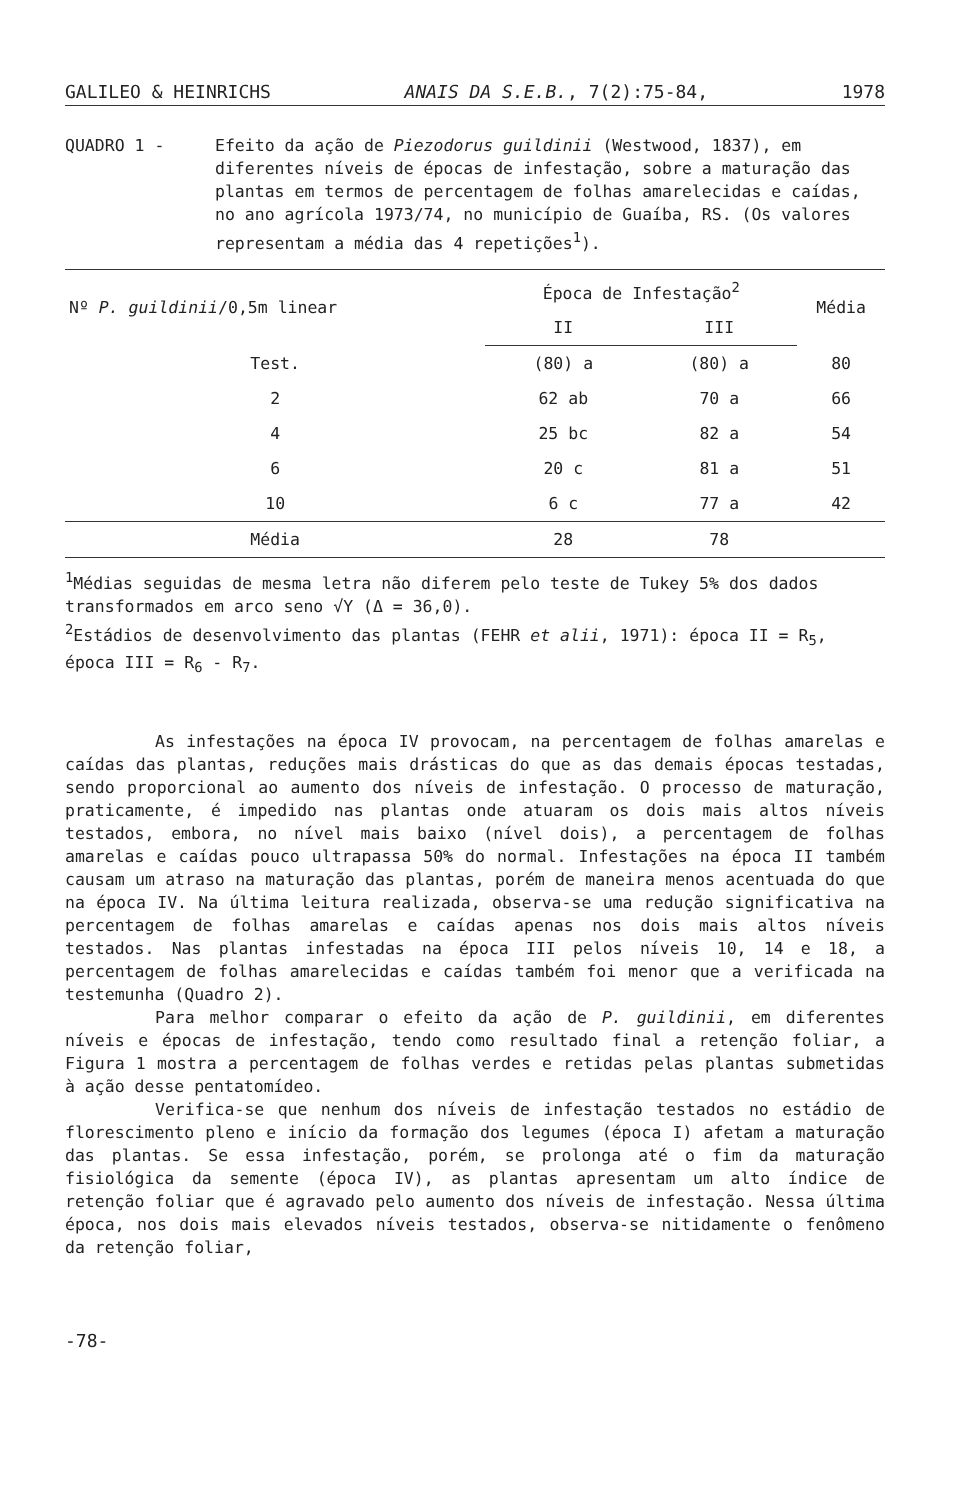GALILEO & HEINRICHS ANAIS DA S.E.B., 7(2):75-84, 1978
QUADRO 1 - Efeito da ação de Piezodorus guildinii (Westwood, 1837), em diferentes níveis de épocas de infestação, sobre a maturação das plantas em termos de percentagem de folhas amarelecidas e caídas, no ano agrícola 1973/74, no município de Guaíba, RS. (Os valores representam a média das 4 repetições<sup>1</sup>).
| Nº P. guildinii /0,5m linear | Época de Infestação<sup>2</sup> | | Média |
| --- | --- | --- | --- |
| | II | III | |
| Test. | (80) a | (80) a | 80 |
| 2 | 62 ab | 70 a | 66 |
| 4 | 25 bc | 82 a | 54 |
| 6 | 20 c | 81 a | 51 |
| 10 | 6 c | 77 a | 42 |
| Média | 28 | 78 | |
<sup>1</sup> Médias seguidas de mesma letra não diferem pelo teste de Tukey 5% dos dados transformados em arco seno √Y (Δ = 36,0).
<sup>2</sup> Estádios de desenvolvimento das plantas (FEHR et alii, 1971): época II = R<sub>5</sub>, época III = R<sub>6</sub> - R<sub>7</sub>.
As infestações na época IV provocam, na percentagem de folhas amarelas e caídas das plantas, reduções mais drásticas do que as das demais épocas testadas, sendo proporcional ao aumento dos níveis de infestação. O processo de maturação, praticamente, é impedido nas plantas onde atuaram os dois mais altos níveis testados, embora, no nível mais baixo (nível dois), a percentagem de folhas amarelas e caídas pouco ultrapassa 50% do normal. Infestações na época II também causam um atraso na maturação das plantas, porém de maneira menos acentuada do que na época IV. Na última leitura realizada, observa-se uma redução significativa na percentagem de folhas amarelas e caídas apenas nos dois mais altos níveis testados. Nas plantas infestadas na época III pelos níveis 10, 14 e 18, a percentagem de folhas amarelecidas e caídas também foi menor que a verificada na testemunha (Quadro 2).
Para melhor comparar o efeito da ação de P. guildinii, em diferentes níveis e épocas de infestação, tendo como resultado final a retenção foliar, a Figura 1 mostra a percentagem de folhas verdes e retidas pelas plantas submetidas à ação desse pentatomídeo.
Verifica-se que nenhum dos níveis de infestação testados no estádio de florescimento pleno e início da formação dos legumes (época I) afetam a maturação das plantas. Se essa infestação, porém, se prolonga até o fim da maturação fisiológica da semente (época IV), as plantas apresentam um alto índice de retenção foliar que é agravado pelo aumento dos níveis de infestação. Nessa última época, nos dois mais elevados níveis testados, observa-se nitidamente o fenômeno da retenção foliar,
-78-